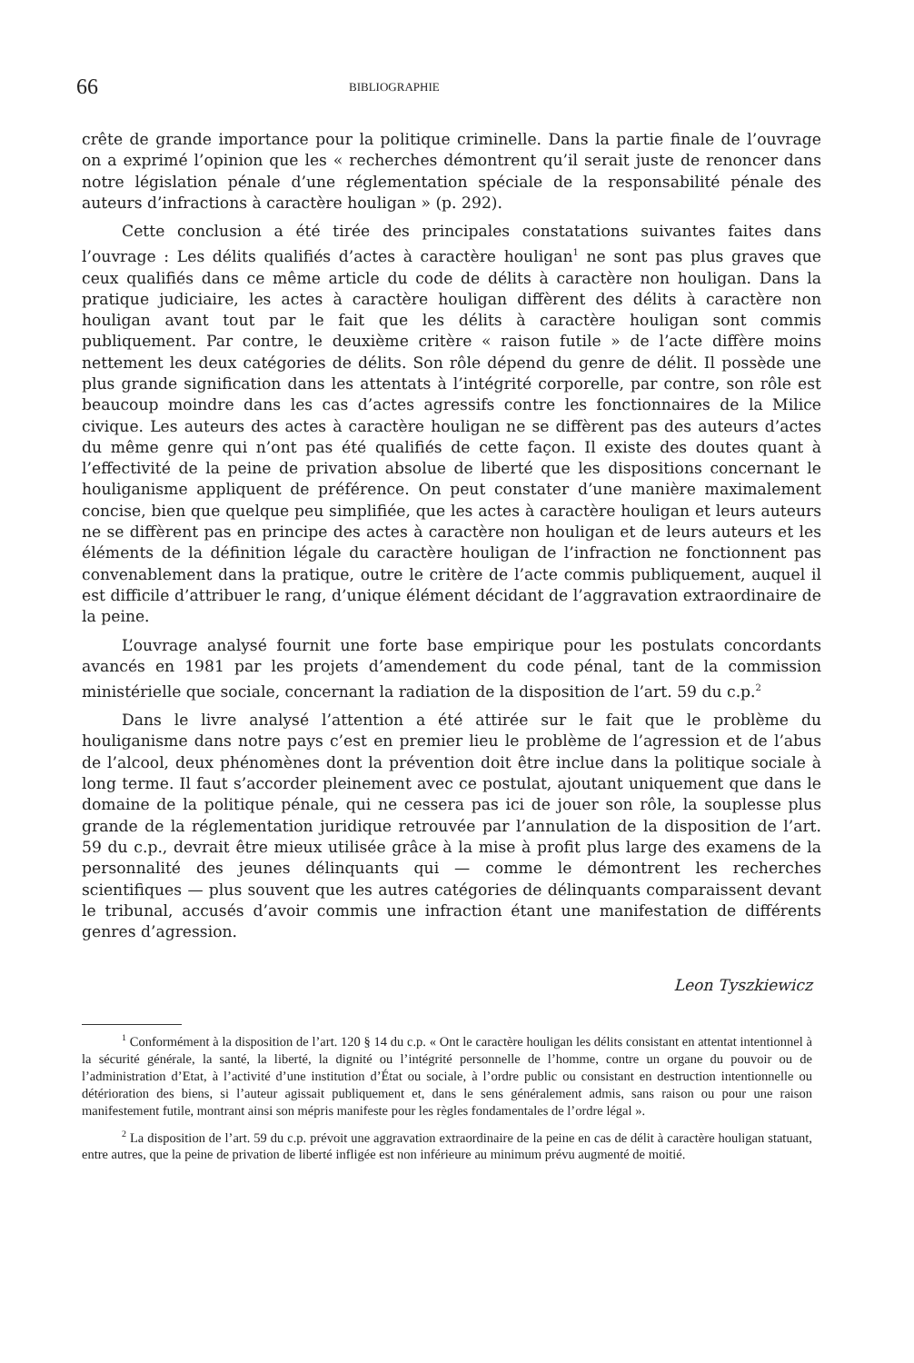66
BIBLIOGRAPHIE
crête de grande importance pour la politique criminelle. Dans la partie finale de l’ouvrage on a exprimé l’opinion que les « recherches démontrent qu’il serait juste de renoncer dans notre législation pénale d’une réglementation spéciale de la responsabilité pénale des auteurs d’infractions à caractère houligan » (p. 292).
Cette conclusion a été tirée des principales constatations suivantes faites dans l’ouvrage : Les délits qualifiés d’actes à caractère houligan<sup>1</sup> ne sont pas plus graves que ceux qualifiés dans ce même article du code de délits à caractère non houligan. Dans la pratique judiciaire, les actes à caractère houligan diffèrent des délits à caractère non houligan avant tout par le fait que les délits à caractère houligan sont commis publiquement. Par contre, le deuxième critère « raison futile » de l’acte diffère moins nettement les deux catégories de délits. Son rôle dépend du genre de délit. Il possède une plus grande signification dans les attentats à l’intégrité corporelle, par contre, son rôle est beaucoup moindre dans les cas d’actes agressifs contre les fonctionnaires de la Milice civique. Les auteurs des actes à caractère houligan ne se diffèrent pas des auteurs d’actes du même genre qui n’ont pas été qualifiés de cette façon. Il existe des doutes quant à l’effectivité de la peine de privation absolue de liberté que les dispositions concernant le houli­ganisme appliquent de préférence. On peut constater d’une manière maximalement concise, bien que quelque peu simplifiée, que les actes à caractère houligan et leurs auteurs ne se diffèrent pas en principe des actes à caractère non houligan et de leurs auteurs et les éléments de la définition légale du caractère houligan de l’infraction ne fonctionnent pas convenablement dans la pratique, outre le critère de l’acte commis publiquement, auquel il est difficile d’attribuer le rang, d’unique élément décidant de l’aggravation extraordinaire de la peine.
L’ouvrage analysé fournit une forte base empirique pour les postulats con­cordants avancés en 1981 par les projets d’amendement du code pénal, tant de la commission ministérielle que sociale, concernant la radiation de la disposition de l’art. 59 du c.p.<sup>2</sup>
Dans le livre analysé l’attention a été attirée sur le fait que le problème du houliganisme dans notre pays c’est en premier lieu le problème de l’agression et de l’abus de l’alcool, deux phénomènes dont la prévention doit être inclue dans la politique sociale à long terme. Il faut s’accorder pleinement avec ce postulat, ajoutant uniquement que dans le domaine de la politique pénale, qui ne cessera pas ici de jouer son rôle, la souplesse plus grande de la réglementation juridique retrouvée par l’annulation de la disposition de l’art. 59 du c.p., devrait être mieux utilisée grâce à la mise à profit plus large des examens de la personnalité des jeunes délinquants qui — comme le démontrent les recherches scientifiques — plus souvent que les autres catégories de délinquants comparaissent devant le tribunal, accusés d’avoir commis une infraction étant une manifestation de différents genres d’agression.
Leon Tyszkiewicz
<sup>1</sup> Conformément à la disposition de l’art. 120 § 14 du c.p. « Ont le caractère houligan les délits consistant en attentat intentionnel à la sécurité générale, la santé, la liberté, la dignité ou l’intégrité personnelle de l’homme, contre un organe du pouvoir ou de l’administration d’Etat, à l’activité d’une institution d’État ou sociale, à l’ordre public ou consistant en de­struction intentionnelle ou détérioration des biens, si l’auteur agissait publiquement et, dans le sens généralement admis, sans raison ou pour une raison manifestement futile, montrant ainsi son mépris manifeste pour les règles fondamentales de l’ordre légal ».
<sup>2</sup> La disposition de l’art. 59 du c.p. prévoit une aggravation extraordinaire de la peine en cas de délit à caractère houligan statuant, entre autres, que la peine de privation de liberté infligée est non inférieure au minimum prévu augmenté de moitié.